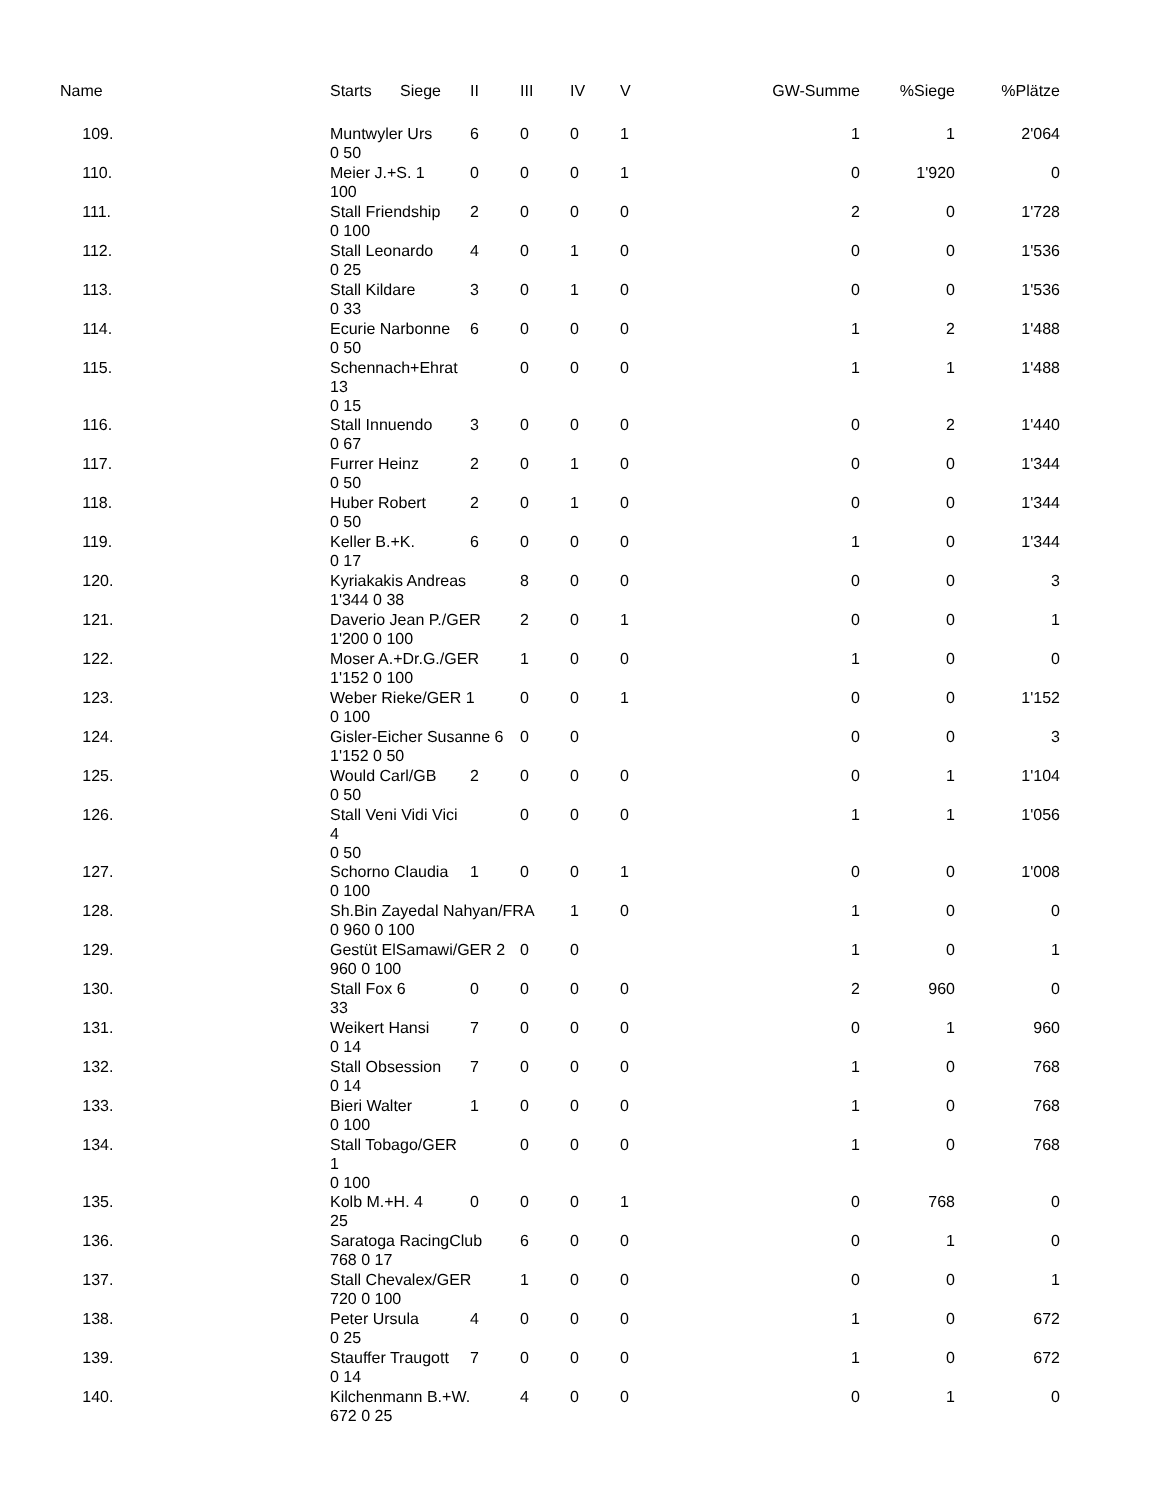| Name | Starts | Siege | II | III | IV | V | GW-Summe | %Siege | %Plätze |
| --- | --- | --- | --- | --- | --- | --- | --- | --- | --- |
| 109. | Muntwyler Urs 0 50 | | 6 | 0 | 0 | 1 | 1 | 1 | 2'064 |
| 110. | Meier J.+S. 1 100 | | 0 | 0 | 0 | 1 | 0 | 1'920 | 0 |
| 111. | Stall Friendship 0 100 | | 2 | 0 | 0 | 0 | 2 | 0 | 1'728 |
| 112. | Stall Leonardo 0 25 | | 4 | 0 | 1 | 0 | 0 | 0 | 1'536 |
| 113. | Stall Kildare 0 33 | | 3 | 0 | 1 | 0 | 0 | 0 | 1'536 |
| 114. | Ecurie Narbonne 0 50 | | 6 | 0 | 0 | 0 | 1 | 2 | 1'488 |
| 115. | Schennach+Ehrat 13 0 15 | | | 0 | 0 | 0 | 1 | 1 | 1'488 |
| 116. | Stall Innuendo 0 67 | | 3 | 0 | 0 | 0 | 0 | 2 | 1'440 |
| 117. | Furrer Heinz 0 50 | | 2 | 0 | 1 | 0 | 0 | 0 | 1'344 |
| 118. | Huber Robert 0 50 | | 2 | 0 | 1 | 0 | 0 | 0 | 1'344 |
| 119. | Keller B.+K. 0 17 | | 6 | 0 | 0 | 0 | 1 | 0 | 1'344 |
| 120. | Kyriakakis Andreas 1'344 0 38 | | | 8 | 0 | 0 | 0 | 0 | 3 |
| 121. | Daverio Jean P./GER 1'200 0 100 | | | 2 | 0 | 1 | 0 | 0 | 1 |
| 122. | Moser A.+Dr.G./GER 1'152 0 100 | | | 1 | 0 | 0 | 1 | 0 | 0 |
| 123. | Weber Rieke/GER 1 0 100 | | | 0 | 0 | 1 | 0 | 0 | 1'152 |
| 124. | Gisler-Eicher Susanne 6 1'152 0 50 | | | 0 | 0 | | 0 | 0 | 3 |
| 125. | Would Carl/GB 0 50 | | 2 | 0 | 0 | 0 | 0 | 1 | 1'104 |
| 126. | Stall Veni Vidi Vici 4 0 50 | | | 0 | 0 | 0 | 1 | 1 | 1'056 |
| 127. | Schorno Claudia 0 100 | | 1 | 0 | 0 | 1 | 0 | 0 | 1'008 |
| 128. | Sh.Bin Zayedal Nahyan/FRA 0 960 0 100 | | | | 1 | 0 | 1 | 0 | 0 |
| 129. | Gestüt ElSamawi/GER 2 960 0 100 | | | 0 | 0 | | 1 | 0 | 1 |
| 130. | Stall Fox 6 33 | | 0 | 0 | 0 | 0 | 2 | 960 | 0 |
| 131. | Weikert Hansi 0 14 | | 7 | 0 | 0 | 0 | 0 | 1 | 960 |
| 132. | Stall Obsession 0 14 | | 7 | 0 | 0 | 0 | 1 | 0 | 768 |
| 133. | Bieri Walter 0 100 | | 1 | 0 | 0 | 0 | 1 | 0 | 768 |
| 134. | Stall Tobago/GER 1 0 100 | | | 0 | 0 | 0 | 1 | 0 | 768 |
| 135. | Kolb M.+H. 4 25 | | 0 | 0 | 0 | 1 | 0 | 768 | 0 |
| 136. | Saratoga RacingClub 768 0 17 | | | 6 | 0 | 0 | 0 | 1 | 0 |
| 137. | Stall Chevalex/GER 720 0 100 | | | 1 | 0 | 0 | 0 | 0 | 1 |
| 138. | Peter Ursula 0 25 | | 4 | 0 | 0 | 0 | 1 | 0 | 672 |
| 139. | Stauffer Traugott 0 14 | | 7 | 0 | 0 | 0 | 1 | 0 | 672 |
| 140. | Kilchenmann B.+W. 672 0 25 | | | 4 | 0 | 0 | 0 | 1 | 0 |